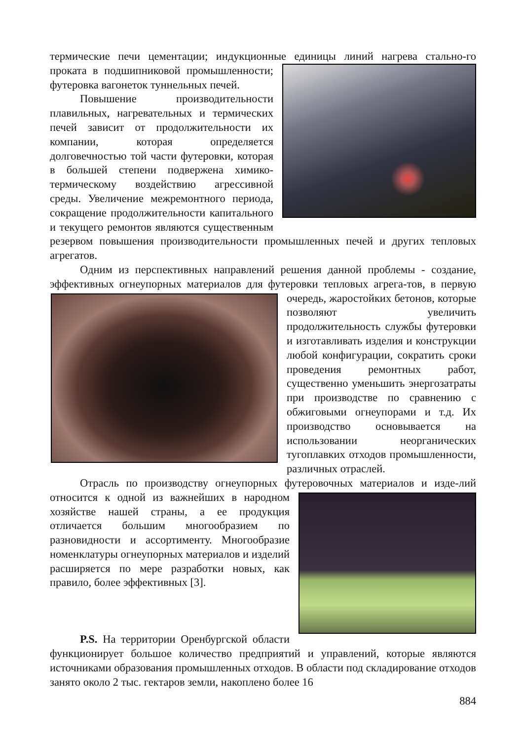термические печи цементации; индукционные единицы линий нагрева стально- го проката в подшипниковой промышленности; футеровка вагонеток туннельных печей.
Повышение производительности плавильных, нагревательных и термических печей зависит от продолжительности их компании, которая определяется долговечностью той части футеровки, которая в большей степени подвержена химико-термическому воздействию агрессивной среды. Увеличение межремонтного периода, сокращение продолжительности капитального и текущего ремонтов являются существенным резервом повышения производительности промышленных печей и других тепловых агрегатов.
Одним из перспективных направлений решения данной проблемы - создание, эффективных огнеупорных материалов для футеровки тепловых агрега- тов, в первую очередь, жаростойких бетонов, которые позволяют увеличить продолжительность службы футеровки и изготавливать изделия и конструкции любой конфигурации, сократить сроки проведения ремонтных работ, существенно уменьшить энергозатраты при производстве по сравнению с обжиговыми огнеупорами и т.д. Их производство основывается на использовании неорганических тугоплавких отходов промышленности, различных отраслей.
Отрасль по производству огнеупорных футеровочных материалов и изде- лий относится к одной из важнейших в народном хозяйстве нашей страны, а ее продукция отличается большим многообразием по разновидности и ассортименту. Многообразие номенклатуры огнеупорных материалов и изделий расширяется по мере разработки новых, как правило, более эффективных [3].
P.S. На территории Оренбургской области функционирует большое количество предприятий и управлений, которые являются источниками образования промышленных отходов. В области под складирование отходов занято около 2 тыс. гектаров земли, накоплено более 16
884